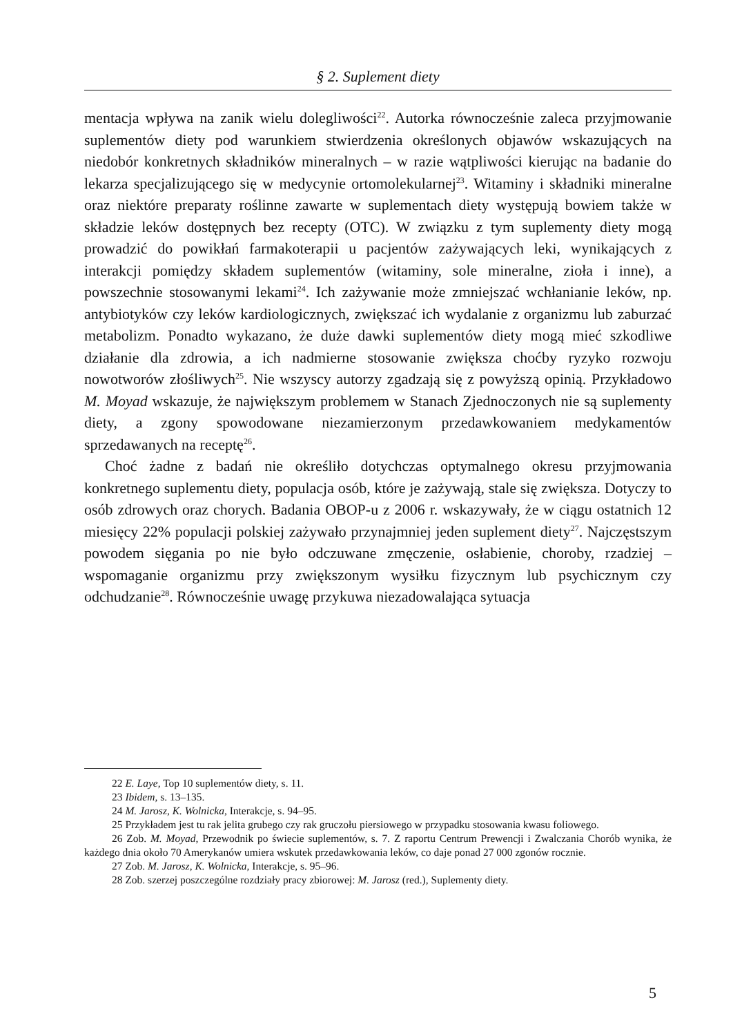§ 2. Suplement diety
mentacja wpływa na zanik wielu dolegliwości<sup>22</sup>. Autorka równocześnie zaleca przyjmowanie suplementów diety pod warunkiem stwierdzenia określonych objawów wskazujących na niedobór konkretnych składników mineralnych – w razie wątpliwości kierując na badanie do lekarza specjalizującego się w medycynie ortomolekularnej<sup>23</sup>. Witaminy i składniki mineralne oraz niektóre preparaty roślinne zawarte w suplementach diety występują bowiem także w składzie leków dostępnych bez recepty (OTC). W związku z tym suplementy diety mogą prowadzić do powikłań farmakoterapii u pacjentów zażywających leki, wynikających z interakcji pomiędzy składem suplementów (witaminy, sole mineralne, zioła i inne), a powszechnie stosowanymi lekami<sup>24</sup>. Ich zażywanie może zmniejszać wchłanianie leków, np. antybiotyków czy leków kardiologicznych, zwiększać ich wydalanie z organizmu lub zaburzać metabolizm. Ponadto wykazano, że duże dawki suplementów diety mogą mieć szkodliwe działanie dla zdrowia, a ich nadmierne stosowanie zwiększa choćby ryzyko rozwoju nowotworów złośliwych<sup>25</sup>. Nie wszyscy autorzy zgadzają się z powyższą opinią. Przykładowo M. Moyad wskazuje, że największym problemem w Stanach Zjednoczonych nie są suplementy diety, a zgony spowodowane niezamierzonym przedawkowaniem medykamentów sprzedawanych na receptę<sup>26</sup>.
Choć żadne z badań nie określiło dotychczas optymalnego okresu przyjmowania konkretnego suplementu diety, populacja osób, które je zażywają, stale się zwiększa. Dotyczy to osób zdrowych oraz chorych. Badania OBOP-u z 2006 r. wskazywały, że w ciągu ostatnich 12 miesięcy 22% populacji polskiej zażywało przynajmniej jeden suplement diety<sup>27</sup>. Najczęstszym powodem sięgania po nie było odczuwane zmęczenie, osłabienie, choroby, rzadziej – wspomaganie organizmu przy zwiększonym wysiłku fizycznym lub psychicznym czy odchudzanie<sup>28</sup>. Równocześnie uwagę przykuwa niezadowalająca sytuacja
22 E. Laye, Top 10 suplementów diety, s. 11.
23 Ibidem, s. 13–135.
24 M. Jarosz, K. Wolnicka, Interakcje, s. 94–95.
25 Przykładem jest tu rak jelita grubego czy rak gruczołu piersiowego w przypadku stosowania kwasu foliowego.
26 Zob. M. Moyad, Przewodnik po świecie suplementów, s. 7. Z raportu Centrum Prewencji i Zwalczania Chorób wynika, że każdego dnia około 70 Amerykanów umiera wskutek przedawkowania leków, co daje ponad 27 000 zgonów rocznie.
27 Zob. M. Jarosz, K. Wolnicka, Interakcje, s. 95–96.
28 Zob. szerzej poszczególne rozdziały pracy zbiorowej: M. Jarosz (red.), Suplementy diety.
5